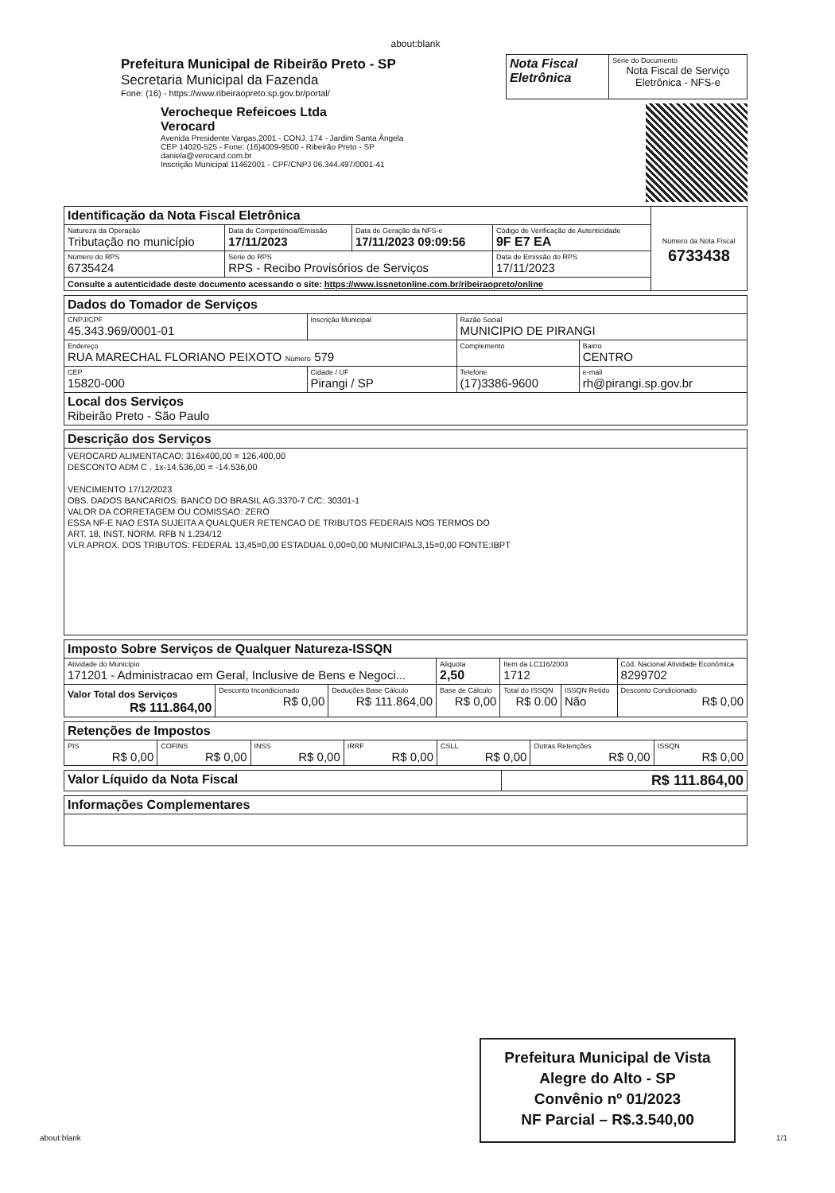about:blank
| | Prefeitura Municipal de Ribeirão Preto - SP Secretaria Municipal da Fazenda Fone: (16) - https://www.ribeiraopreto.sp.gov.br/portal/ | Nota Fiscal Eletrônica | Série do Documento Nota Fiscal de Serviço Eletrônica - NFS-e |
| | Verocheque Refeicoes Ltda Verocard Avenida Presidente Vargas,2001 - CONJ. 174 - Jardim Santa Ângela CEP 14020-525 - Fone: (16)4009-9500 - Ribeirão Preto - SP daniela@verocard.com.br Inscrição Municipal 11462001 - CPF/CNPJ 06.344.497/0001-41 | |
| Identificação da Nota Fiscal Eletrônica | | | | | Número da Nota Fiscal 6733438 |
| Natureza da Operação Tributação no município | | Data de Competência/Emissão 17/11/2023 | Data de Geração da NFS-e 17/11/2023 09:09:56 | Código de Verificação de Autenticidade 9F E7 EA | |
| Número do RPS 6735424 | Série do RPS RPS - Recibo Provisórios de Serviços | | | Data de Emissão do RPS 17/11/2023 | |
| Consulte a autenticidade deste documento acessando o site: https://www.issnetonline.com.br/ribeiraopreto/online | | | | | |
| Dados do Tomador de Serviços | | | |
| CNPJ/CPF 45.343.969/0001-01 | Inscrição Municipal | Razão Social MUNICIPIO DE PIRANGI | |
| Endereço RUA MARECHAL FLORIANO PEIXOTO Número 579 | | Complemento | Bairro CENTRO |
| CEP 15820-000 | Cidade / UF Pirangi / SP | Telefone (17)3386-9600 | e-mail rh@pirangi.sp.gov.br |
| Local dos Serviços Ribeirão Preto - São Paulo | | | |
| Descrição dos Serviços |
| VEROCARD ALIMENTACAO: 316x400,00 = 126.400,00 DESCONTO ADM C . 1x-14.536,00 = -14.536,00 VENCIMENTO 17/12/2023 OBS. DADOS BANCARIOS: BANCO DO BRASIL AG.3370-7 C/C: 30301-1 VALOR DA CORRETAGEM OU COMISSAO: ZERO ESSA NF-E NAO ESTA SUJEITA A QUALQUER RETENCAO DE TRIBUTOS FEDERAIS NOS TERMOS DO ART. 18, INST. NORM. RFB N 1.234/12 VLR APROX. DOS TRIBUTOS: FEDERAL 13,45=0,00 ESTADUAL 0,00=0,00 MUNICIPAL3,15=0,00 FONTE:IBPT |
| Imposto Sobre Serviços de Qualquer Natureza-ISSQN | | | | | | |
| Atividade do Município 171201 - Administracao em Geral, Inclusive de Bens e Negoci... | | | Aliquota 2,50 | Item da LC116/2003 1712 | | Cód. Nacional Atividade Econômica 8299702 |
| Valor Total dos Serviços R$ 111.864,00 | Desconto Incondicionado R$ 0,00 | Deduções Base Cálculo R$ 111.864,00 | Base de Cálculo R$ 0,00 | Total do ISSQN R$ 0.00 | ISSQN Retido Não | Desconto Condicionado R$ 0,00 |
| Retenções de Impostos | | | | | | |
| PIS R$ 0,00 | COFINS R$ 0,00 | INSS R$ 0,00 | IRRF R$ 0,00 | CSLL R$ 0,00 | Outras Retenções R$ 0,00 | ISSQN R$ 0,00 |
| Valor Líquido da Nota Fiscal | R$ 111.864,00 |
| Informações Complementares |
Prefeitura Municipal de Vista
Alegre do Alto - SP
Convênio nº 01/2023
NF Parcial – R$.3.540,00
about:blank 1/1